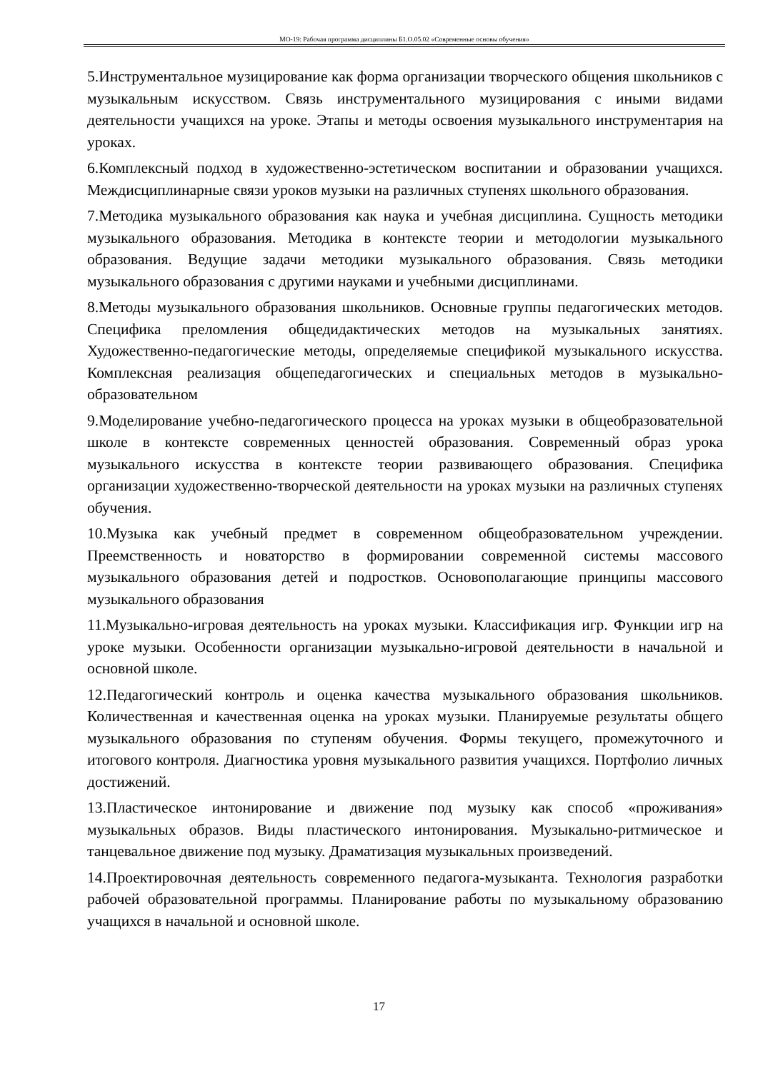МО-19: Рабочая программа дисциплины Б1.О.05.02 «Современные основы обучения»
5.Инструментальное музицирование как форма организации творческого общения школьников с музыкальным искусством. Связь инструментального музицирования с иными видами деятельности учащихся на уроке. Этапы и методы освоения музыкального инструментария на уроках.
6.Комплексный подход в художественно-эстетическом воспитании и образовании учащихся. Междисциплинарные связи уроков музыки на различных ступенях школьного образования.
7.Методика музыкального образования как наука и учебная дисциплина. Сущность методики музыкального образования. Методика в контексте теории и методологии музыкального образования. Ведущие задачи методики музыкального образования. Связь методики музыкального образования с другими науками и учебными дисциплинами.
8.Методы музыкального образования школьников. Основные группы педагогических методов. Специфика преломления общедидактических методов на музыкальных занятиях. Художественно-педагогические методы, определяемые спецификой музыкального искусства. Комплексная реализация общепедагогических и специальных методов в музыкально-образовательном
9.Моделирование учебно-педагогического процесса на уроках музыки в общеобразовательной школе в контексте современных ценностей образования. Современный образ урока музыкального искусства в контексте теории развивающего образования. Специфика организации художественно-творческой деятельности на уроках музыки на различных ступенях обучения.
10.Музыка как учебный предмет в современном общеобразовательном учреждении. Преемственность и новаторство в формировании современной системы массового музыкального образования детей и подростков. Основополагающие принципы массового музыкального образования
11.Музыкально-игровая деятельность на уроках музыки. Классификация игр. Функции игр на уроке музыки. Особенности организации музыкально-игровой деятельности в начальной и основной школе.
12.Педагогический контроль и оценка качества музыкального образования школьников. Количественная и качественная оценка на уроках музыки. Планируемые результаты общего музыкального образования по ступеням обучения. Формы текущего, промежуточного и итогового контроля. Диагностика уровня музыкального развития учащихся. Портфолио личных достижений.
13.Пластическое интонирование и движение под музыку как способ «проживания» музыкальных образов. Виды пластического интонирования. Музыкально-ритмическое и танцевальное движение под музыку. Драматизация музыкальных произведений.
14.Проектировочная деятельность современного педагога-музыканта. Технология разработки рабочей образовательной программы. Планирование работы по музыкальному образованию учащихся в начальной и основной школе.
17